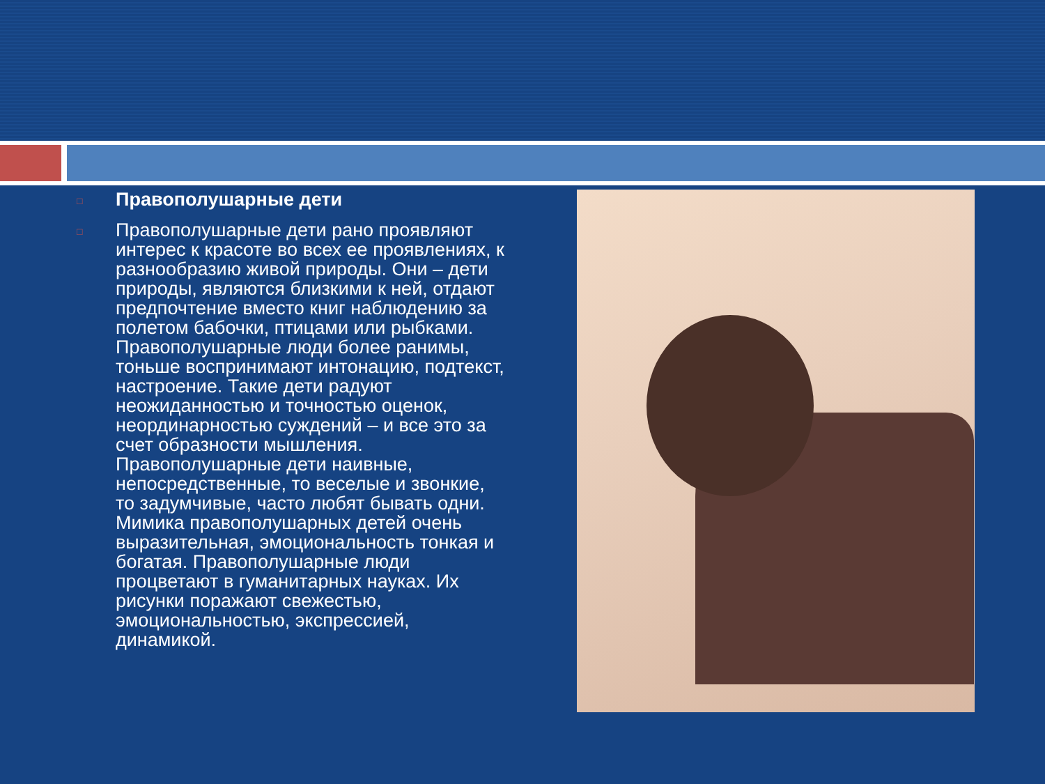□
Правополушарные дети
□
Правополушарные дети рано проявляют интерес к красоте во всех ее проявлениях, к разнообразию живой природы. Они – дети природы, являются близкими к ней, отдают предпочтение вместо книг наблюдению за полетом бабочки, птицами или рыбками. Правополушарные люди более ранимы, тоньше воспринимают интонацию, подтекст, настроение. Такие дети радуют неожиданностью и точностью оценок, неординарностью суждений – и все это за счет образности мышления. Правополушарные дети наивные, непосредственные, то веселые и звонкие, то задумчивые, часто любят бывать одни. Мимика правополушарных детей очень выразительная, эмоциональность тонкая и богатая. Правополушарные люди процветают в гуманитарных науках. Их рисунки поражают свежестью, эмоциональностью, экспрессией, динамикой.